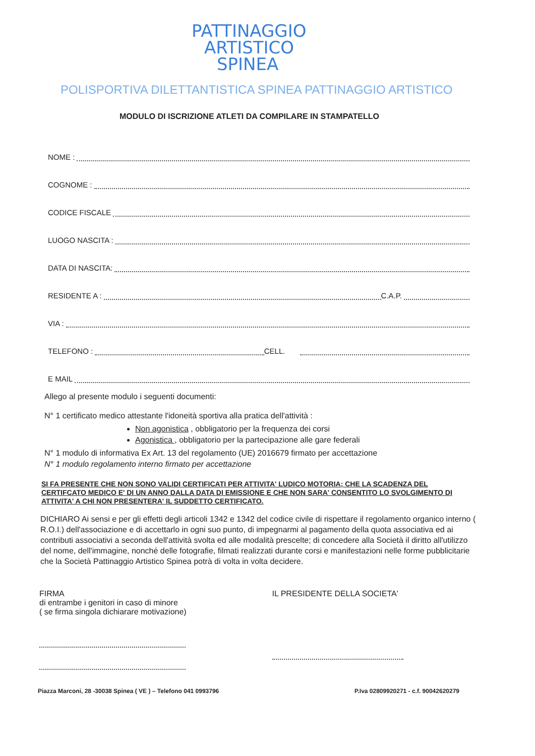PATTINAGGIO
ARTISTICO
SPINEA
POLISPORTIVA DILETTANTISTICA SPINEA PATTINAGGIO ARTISTICO
MODULO DI ISCRIZIONE ATLETI DA COMPILARE IN STAMPATELLO
NOME :
COGNOME :
CODICE FISCALE
LUOGO NASCITA :
DATA DI NASCITA:
RESIDENTE A : C.A.P.
VIA :
TELEFONO : CELL.
E MAIL
Allego al presente modulo i seguenti documenti:
N° 1 certificato medico attestante l'idoneità sportiva alla pratica dell'attività :
Non agonistica , obbligatorio per la frequenza dei corsi
Agonistica , obbligatorio per la partecipazione alle gare federali
N° 1 modulo di informativa Ex Art. 13 del regolamento (UE) 2016679 firmato per accettazione
N° 1 modulo regolamento interno firmato per accettazione
SI FA PRESENTE CHE NON SONO VALIDI CERTIFICATI PER ATTIVITA' LUDICO MOTORIA; CHE LA SCADENZA DEL CERTIFCATO MEDICO E' DI UN ANNO DALLA DATA DI EMISSIONE E CHE NON SARA' CONSENTITO LO SVOLGIMENTO DI ATTIVITA' A CHI NON PRESENTERA' IL SUDDETTO CERTIFICATO.
DICHIARO Ai sensi e per gli effetti degli articoli 1342 e 1342 del codice civile di rispettare il regolamento organico interno ( R.O.I.) dell'associazione e di accettarlo in ogni suo punto, di impegnarmi al pagamento della quota associativa ed ai contributi associativi a seconda dell'attività svolta ed alle modalità prescelte; di concedere alla Società il diritto all'utilizzo del nome, dell'immagine, nonché delle fotografie, filmati realizzati durante corsi e manifestazioni nelle forme pubblicitarie che la Società Pattinaggio Artistico Spinea potrà di volta in volta decidere.
FIRMA
di entrambe i genitori in caso di minore
( se firma singola dichiarare motivazione)
IL PRESIDENTE DELLA SOCIETA'
Piazza Marconi, 28 -30038 Spinea ( VE ) – Telefono 041 0993796 P.Iva 02809920271 - c.f. 90042620279